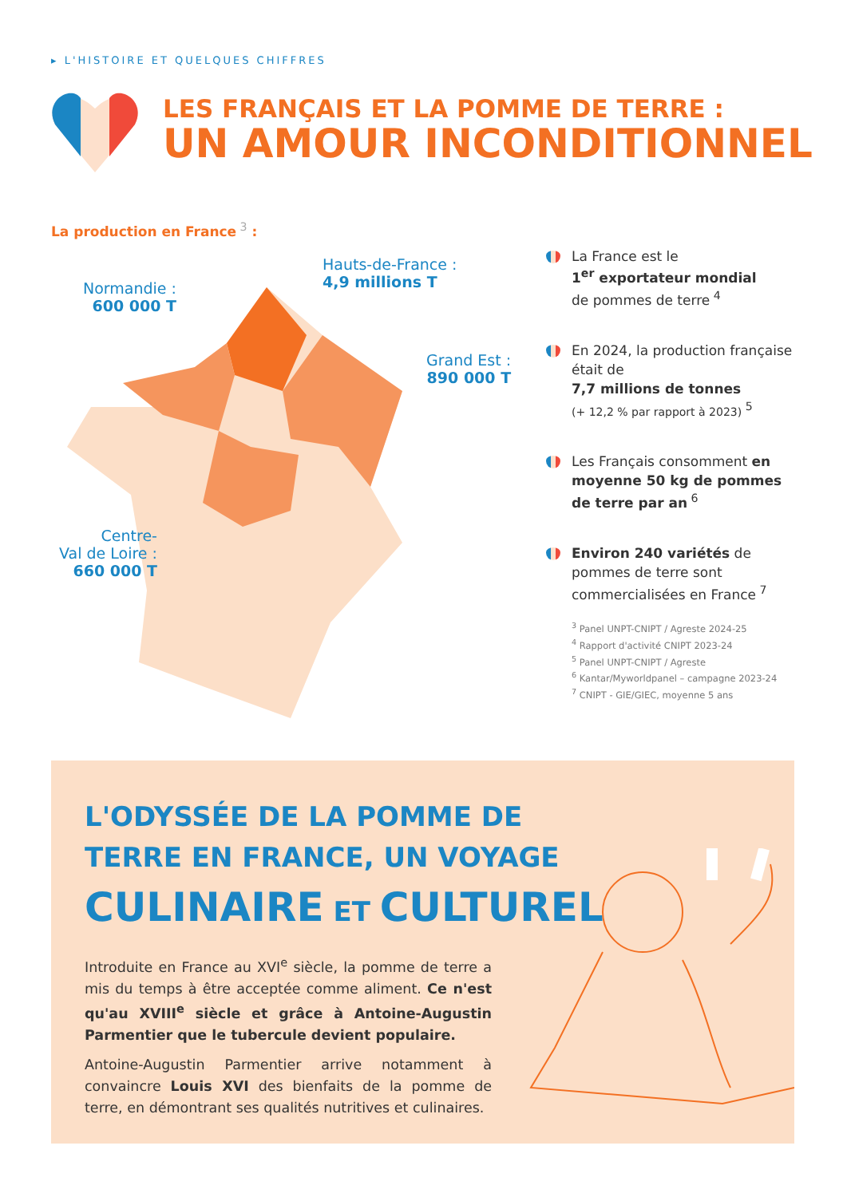▸ L'HISTOIRE ET QUELQUES CHIFFRES
LES FRANÇAIS ET LA POMME DE TERRE :
UN AMOUR INCONDITIONNEL
La production en France<sup>3</sup> :
Normandie :
600 000 T
Hauts-de-France :
4,9 millions T
Grand Est :
890 000 T
Centre-
Val de Loire :
660 000 T
La France est le
1<sup>er</sup> exportateur mondial
de pommes de terre<sup>4</sup>
En 2024, la production française était de
7,7 millions de tonnes
(+ 12,2 % par rapport à 2023)<sup>5</sup>
Les Français consomment en moyenne 50 kg de pommes de terre par an<sup>6</sup>
Environ 240 variétés de pommes de terre sont commercialisées en France<sup>7</sup>
<sup>3</sup> Panel UNPT-CNIPT / Agreste 2024-25
<sup>4</sup> Rapport d'activité CNIPT 2023-24
<sup>5</sup> Panel UNPT-CNIPT / Agreste
<sup>6</sup> Kantar/Myworldpanel – campagne 2023-24
<sup>7</sup> CNIPT - GIE/GIEC, moyenne 5 ans
L'ODYSSÉE DE LA POMME DE
TERRE EN FRANCE, UN VOYAGE
CULINAIRE ET CULTUREL
Introduite en France au XVI<sup>e</sup> siècle, la pomme de terre a mis du temps à être acceptée comme aliment. Ce n'est qu'au XVIII<sup>e</sup> siècle et grâce à Antoine-Augustin Parmentier que le tubercule devient populaire.
Antoine-Augustin Parmentier arrive notamment à convaincre Louis XVI des bienfaits de la pomme de terre, en démontrant ses qualités nutritives et culinaires.